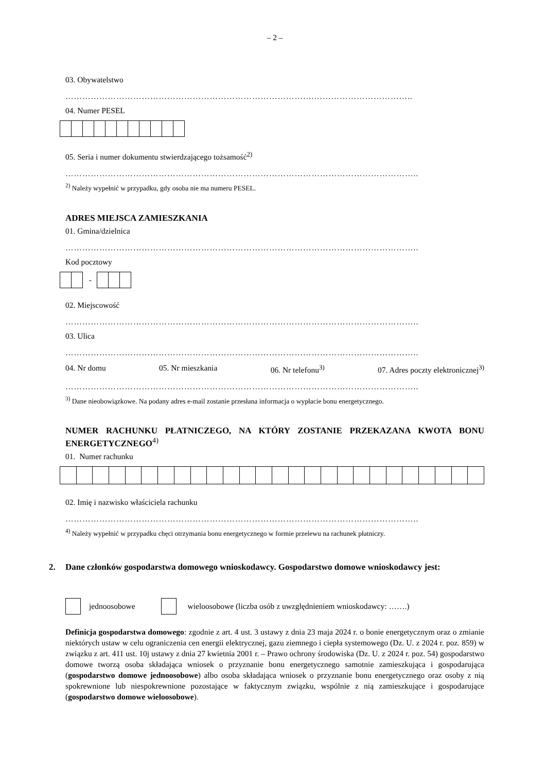– 2 –
03. Obywatelstwo
…………………………………………………………………………….……………………………..
04. Numer PESEL
05. Seria i numer dokumentu stwierdzającego tożsamość<sup>2)</sup>
……………………………………………………………………………………………………………..
<sup>2)</sup> Należy wypełnić w przypadku, gdy osoba nie ma numeru PESEL.
ADRES MIEJSCA ZAMIESZKANIA
01. Gmina/dzielnica
……………………………………………………………………………………………………………..
Kod pocztowy
-
02. Miejscowość
……………………………………………………………………………………………………………..
03. Ulica
……………………………………………………………………………………………………………..
04. Nr domu 05. Nr mieszkania 06. Nr telefonu<sup>3)</sup> 07. Adres poczty elektronicznej<sup>3)</sup>
……………………………………………………………………………………………………………..
<sup>3)</sup> Dane nieobowiązkowe. Na podany adres e-mail zostanie przesłana informacja o wypłacie bonu energetycznego.
NUMER RACHUNKU PŁATNICZEGO, NA KTÓRY ZOSTANIE PRZEKAZANA KWOTA BONU ENERGETYCZNEGO<sup>4)</sup>
01. Numer rachunku
02. Imię i nazwisko właściciela rachunku
……………………………………………………………………………………………………………..
<sup>4)</sup> Należy wypełnić w przypadku chęci otrzymania bonu energetycznego w formie przelewu na rachunek płatniczy.
2. Dane członków gospodarstwa domowego wnioskodawcy. Gospodarstwo domowe wnioskodawcy jest:
jednoosobowe wieloosobowe (liczba osób z uwzględnieniem wnioskodawcy: …….)
Definicja gospodarstwa domowego: zgodnie z art. 4 ust. 3 ustawy z dnia 23 maja 2024 r. o bonie energetycznym oraz o zmianie niektórych ustaw w celu ograniczenia cen energii elektrycznej, gazu ziemnego i ciepła systemowego (Dz. U. z 2024 r. poz. 859) w związku z art. 411 ust. 10j ustawy z dnia 27 kwietnia 2001 r. – Prawo ochrony środowiska (Dz. U. z 2024 r. poz. 54) gospodarstwo domowe tworzą osoba składająca wniosek o przyznanie bonu energetycznego samotnie zamieszkująca i gospodarująca (gospodarstwo domowe jednoosobowe) albo osoba składająca wniosek o przyznanie bonu energetycznego oraz osoby z nią spokrewnione lub niespokrewnione pozostające w faktycznym związku, wspólnie z nią zamieszkujące i gospodarujące (gospodarstwo domowe wieloosobowe).